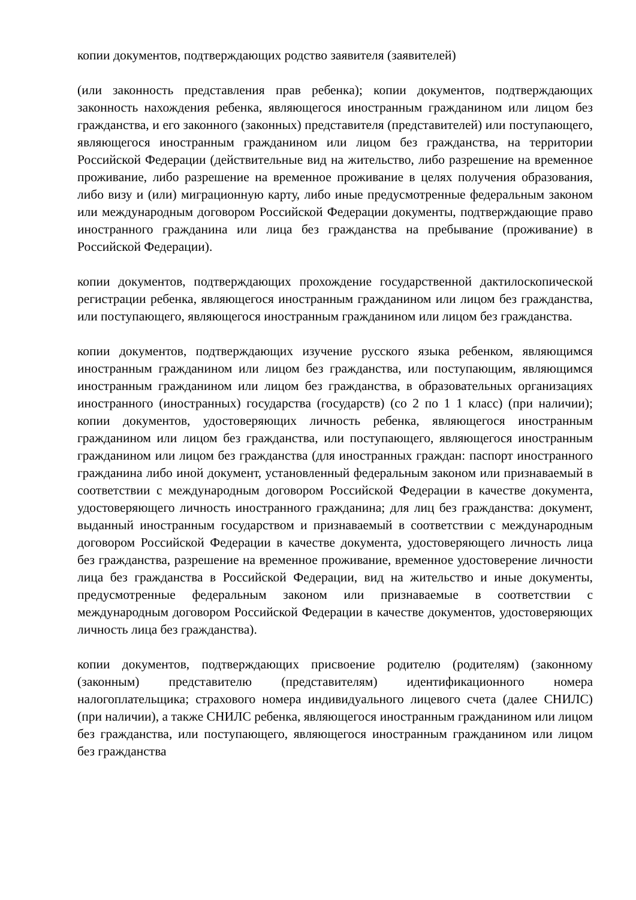копии документов, подтверждающих родство заявителя (заявителей)
(или законность представления прав ребенка); копии документов, подтверждающих законность нахождения ребенка, являющегося иностранным гражданином или лицом без гражданства, и его законного (законных) представителя (представителей) или поступающего, являющегося иностранным гражданином или лицом без гражданства, на территории Российской Федерации (действительные вид на жительство, либо разрешение на временное проживание, либо разрешение на временное проживание в целях получения образования, либо визу и (или) миграционную карту, либо иные предусмотренные федеральным законом или международным договором Российской Федерации документы, подтверждающие право иностранного гражданина или лица без гражданства на пребывание (проживание) в Российской Федерации).
копии документов, подтверждающих прохождение государственной дактилоскопической регистрации ребенка, являющегося иностранным гражданином или лицом без гражданства, или поступающего, являющегося иностранным гражданином или лицом без гражданства.
копии документов, подтверждающих изучение русского языка ребенком, являющимся иностранным гражданином или лицом без гражданства, или поступающим, являющимся иностранным гражданином или лицом без гражданства, в образовательных организациях иностранного (иностранных) государства (государств) (со 2 по 1 1 класс) (при наличии); копии документов, удостоверяющих личность ребенка, являющегося иностранным гражданином или лицом без гражданства, или поступающего, являющегося иностранным гражданином или лицом без гражданства (для иностранных граждан: паспорт иностранного гражданина либо иной документ, установленный федеральным законом или признаваемый в соответствии с международным договором Российской Федерации в качестве документа, удостоверяющего личность иностранного гражданина; для лиц без гражданства: документ, выданный иностранным государством и признаваемый в соответствии с международным договором Российской Федерации в качестве документа, удостоверяющего личность лица без гражданства, разрешение на временное проживание, временное удостоверение личности лица без гражданства в Российской Федерации, вид на жительство и иные документы, предусмотренные федеральным законом или признаваемые в соответствии с международным договором Российской Федерации в качестве документов, удостоверяющих личность лица без гражданства).
копии документов, подтверждающих присвоение родителю (родителям) (законному (законным) представителю (представителям) идентификационного номера налогоплательщика; страхового номера индивидуального лицевого счета (далее СНИЛС) (при наличии), а также СНИЛС ребенка, являющегося иностранным гражданином или лицом без гражданства, или поступающего, являющегося иностранным гражданином или лицом без гражданства